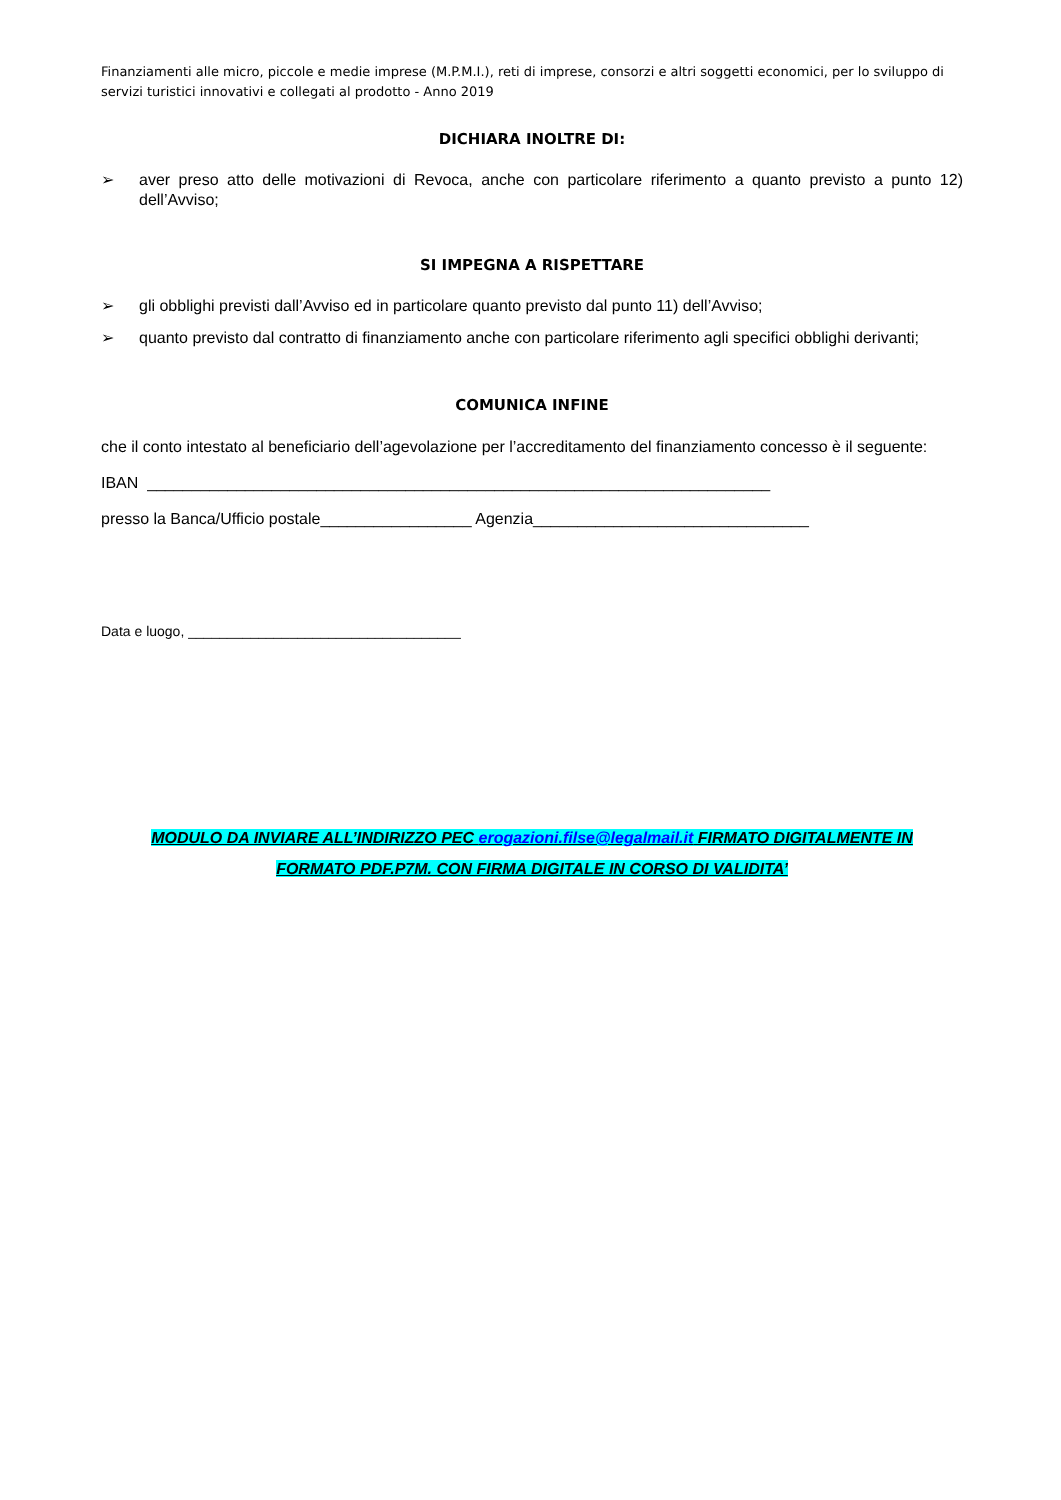Finanziamenti alle micro, piccole e medie imprese (M.P.M.I.), reti di imprese, consorzi e altri soggetti economici, per lo sviluppo di servizi turistici innovativi e collegati al prodotto - Anno 2019
DICHIARA INOLTRE DI:
➢ aver preso atto delle motivazioni di Revoca, anche con particolare riferimento a quanto previsto a punto 12) dell’Avviso;
SI IMPEGNA A RISPETTARE
➢ gli obblighi previsti dall’Avviso ed in particolare quanto previsto dal punto 11) dell’Avviso;
➢ quanto previsto dal contratto di finanziamento anche con particolare riferimento agli specifici obblighi derivanti;
COMUNICA INFINE
che il conto intestato al beneficiario dell’agevolazione per l’accreditamento del finanziamento concesso è il seguente:
IBAN ______________________________________________________________________
presso la Banca/Ufficio postale_________________ Agenzia_______________________________
Data e luogo, ___________________________________
MODULO DA INVIARE ALL’INDIRIZZO PEC erogazioni.filse@legalmail.it FIRMATO DIGITALMENTE IN
FORMATO PDF.P7M. CON FIRMA DIGITALE IN CORSO DI VALIDITA’